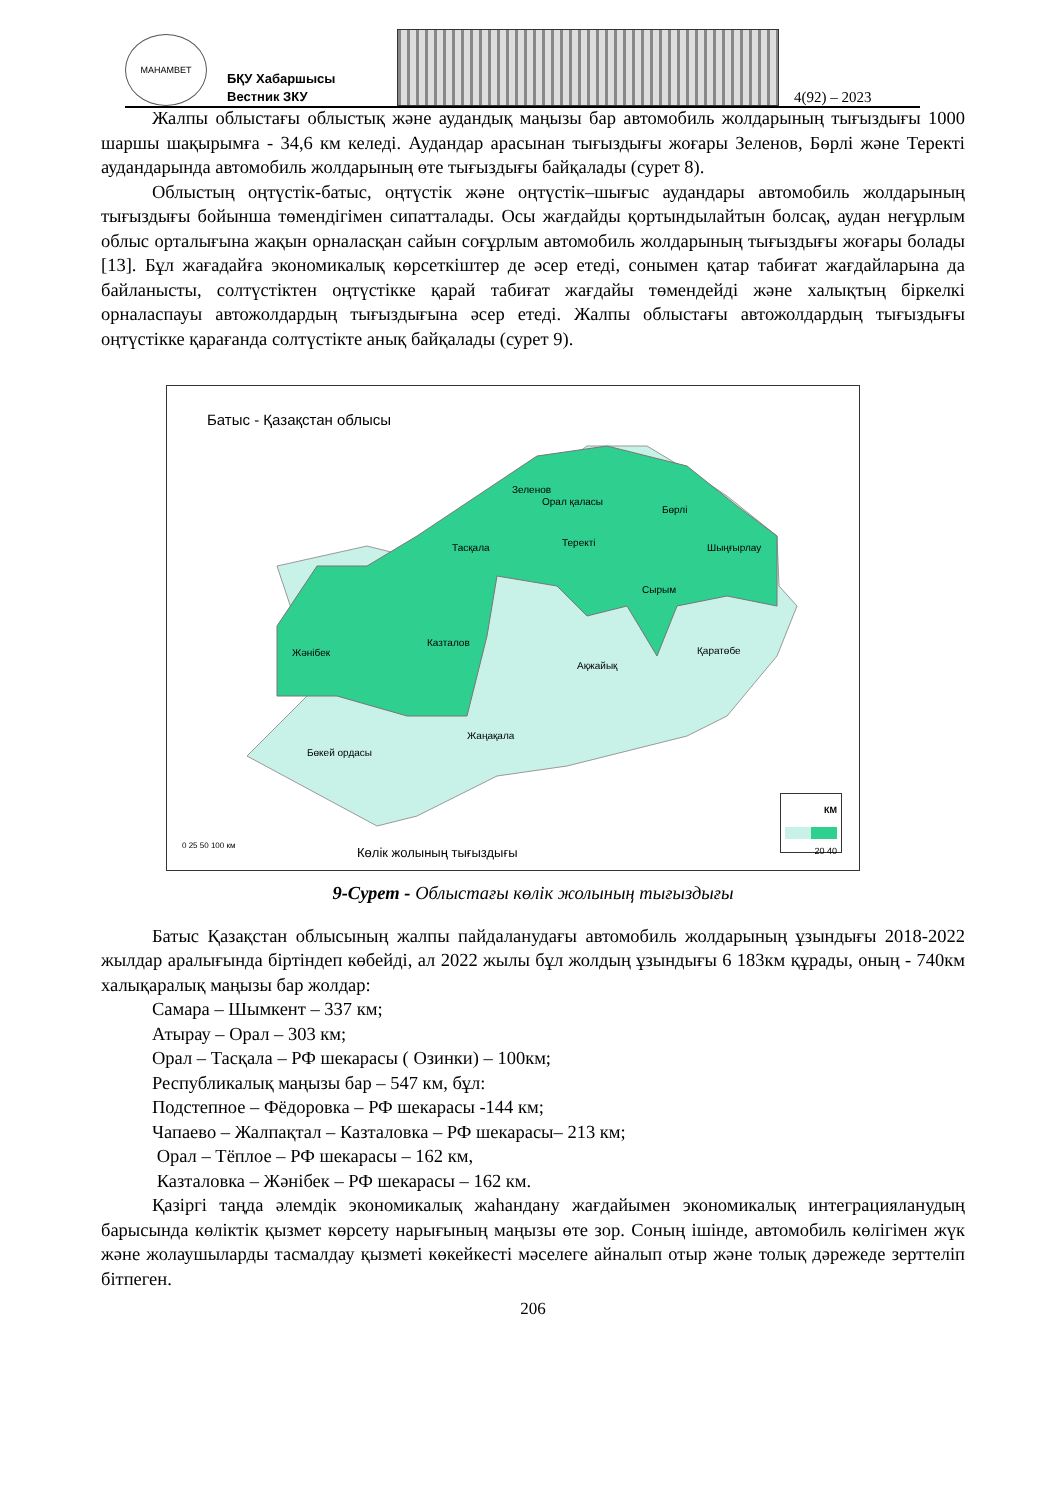MAHAMBET
БҚУ Хабаршысы
Вестник ЗКУ
4(92) – 2023
Жалпы облыстағы облыстық және аудандық маңызы бар автомобиль жолдарының тығыздығы 1000 шаршы шақырымға - 34,6 км келеді. Аудандар арасынан тығыздығы жоғары Зеленов, Бөрлі және Теректі аудандарында автомобиль жолдарының өте тығыздығы байқалады (сурет 8).
Облыстың оңтүстік-батыс, оңтүстік және оңтүстік–шығыс аудандары автомобиль жолдарының тығыздығы бойынша төмендігімен сипатталады. Осы жағдайды қортындылайтын болсақ, аудан неғұрлым облыс орталығына жақын орналасқан сайын соғұрлым автомобиль жолдарының тығыздығы жоғары болады [13]. Бұл жағадайға экономикалық көрсеткіштер де әсер етеді, сонымен қатар табиғат жағдайларына да байланысты, солтүстіктен оңтүстікке қарай табиғат жағдайы төмендейді және халықтың біркелкі орналаспауы автожолдардың тығыздығына әсер етеді. Жалпы облыстағы автожолдардың тығыздығы оңтүстікке қарағанда солтүстікте анық байқалады (сурет 9).
Батыс - Қазақстан облысы
Зеленов
Орал қаласы
Бөрлі
Тасқала Теректі Шыңғырлау
Сырым
Казталов
Жәнібек Қаратөбе
Ақжайық
Жаңақала
Бөкей ордасы
0 25 50 100 км
Көлік жолының тығыздығы
КМ
20 40
9-Сурет - Облыстағы көлік жолының тығыздығы
Батыс Қазақстан облысының жалпы пайдаланудағы автомобиль жолдарының ұзындығы 2018-2022 жылдар аралығында біртіндеп көбейді, ал 2022 жылы бұл жолдың ұзындығы 6 183км құрады, оның - 740км халықаралық маңызы бар жолдар:
Самара – Шымкент – 337 км;
Атырау – Орал – 303 км;
Орал – Тасқала – РФ шекарасы ( Озинки) – 100км;
Республикалық маңызы бар – 547 км, бұл:
Подстепное – Фёдоровка – РФ шекарасы -144 км;
Чапаево – Жалпақтал – Казталовка – РФ шекарасы– 213 км;
Орал – Тёплое – РФ шекарасы – 162 км,
Казталовка – Жәнібек – РФ шекарасы – 162 км.
Қазіргі таңда әлемдік экономикалық жаһандану жағдайымен экономикалық интеграцияланудың барысында көліктік қызмет көрсету нарығының маңызы өте зор. Соның ішінде, автомобиль көлігімен жүк және жолаушыларды тасмалдау қызметі көкейкесті мәселеге айналып отыр және толық дәрежеде зерттеліп бітпеген.
206